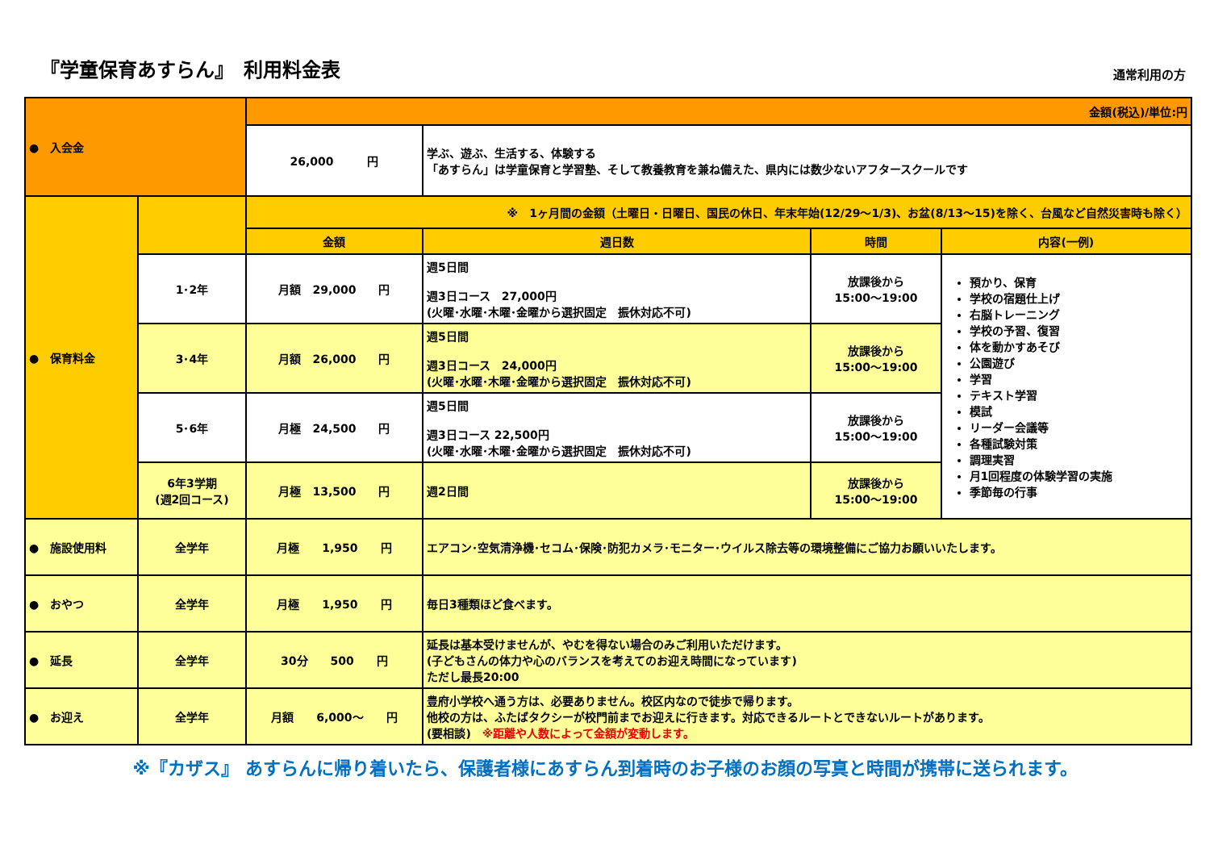『学童保育あすらん』　利用料金表
通常利用の方
| ● 入会金 | | 金額(税込)/単位:円 | | | |
| | | 26,000 円 | 学ぶ、遊ぶ、生活する、体験する 「あすらん」は学童保育と学習塾、そして教養教育を兼ね備えた、県内には数少ないアフタースクールです | | |
| ● 保育料金 | | ※ 1ヶ月間の金額（土曜日・日曜日、国民の休日、年末年始(12/29～1/3)、お盆(8/13～15)を除く、台風など自然災害時も除く） | | | |
| | | 金額 | 週日数 | 時間 | 内容(一例) |
| | 1･2年 | 月額 29,000 円 | 週5日間 週3日コース 27,000円 (火曜･水曜･木曜･金曜から選択固定 振休対応不可) | 放課後から 15:00～19:00 | 預かり、保育 学校の宿題仕上げ 右脳トレーニング 学校の予習、復習 体を動かすあそび 公園遊び 学習 テキスト学習 模試 リーダー会議等 各種試験対策 調理実習 月1回程度の体験学習の実施 季節毎の行事 |
| | 3･4年 | 月額 26,000 円 | 週5日間 週3日コース 24,000円 (火曜･水曜･木曜･金曜から選択固定 振休対応不可) | 放課後から 15:00～19:00 | |
| | 5･6年 | 月極 24,500 円 | 週5日間 週3日コース 22,500円 (火曜･水曜･木曜･金曜から選択固定 振休対応不可) | 放課後から 15:00～19:00 | |
| | 6年3学期 (週2回コース) | 月極 13,500 円 | 週2日間 | 放課後から 15:00～19:00 | |
| ● 施設使用料 | 全学年 | 月極 1,950 円 | エアコン･空気清浄機･セコム･保険･防犯カメラ･モニター･ウイルス除去等の環境整備にご協力お願いいたします。 | | |
| ● おやつ | 全学年 | 月極 1,950 円 | 毎日3種類ほど食べます。 | | |
| ● 延長 | 全学年 | 30分 500 円 | 延長は基本受けませんが、やむを得ない場合のみご利用いただけます。 (子どもさんの体力や心のバランスを考えてのお迎え時間になっています) ただし最長20:00 | | |
| ● お迎え | 全学年 | 月額 6,000～ 円 | 豊府小学校へ通う方は、必要ありません。校区内なので徒歩で帰ります。 他校の方は、ふたばタクシーが校門前までお迎えに行きます。対応できるルートとできないルートがあります。 (要相談) ※距離や人数によって金額が変動します。 | | |
※『カザス』 あすらんに帰り着いたら、保護者様にあすらん到着時のお子様のお顔の写真と時間が携帯に送られます。